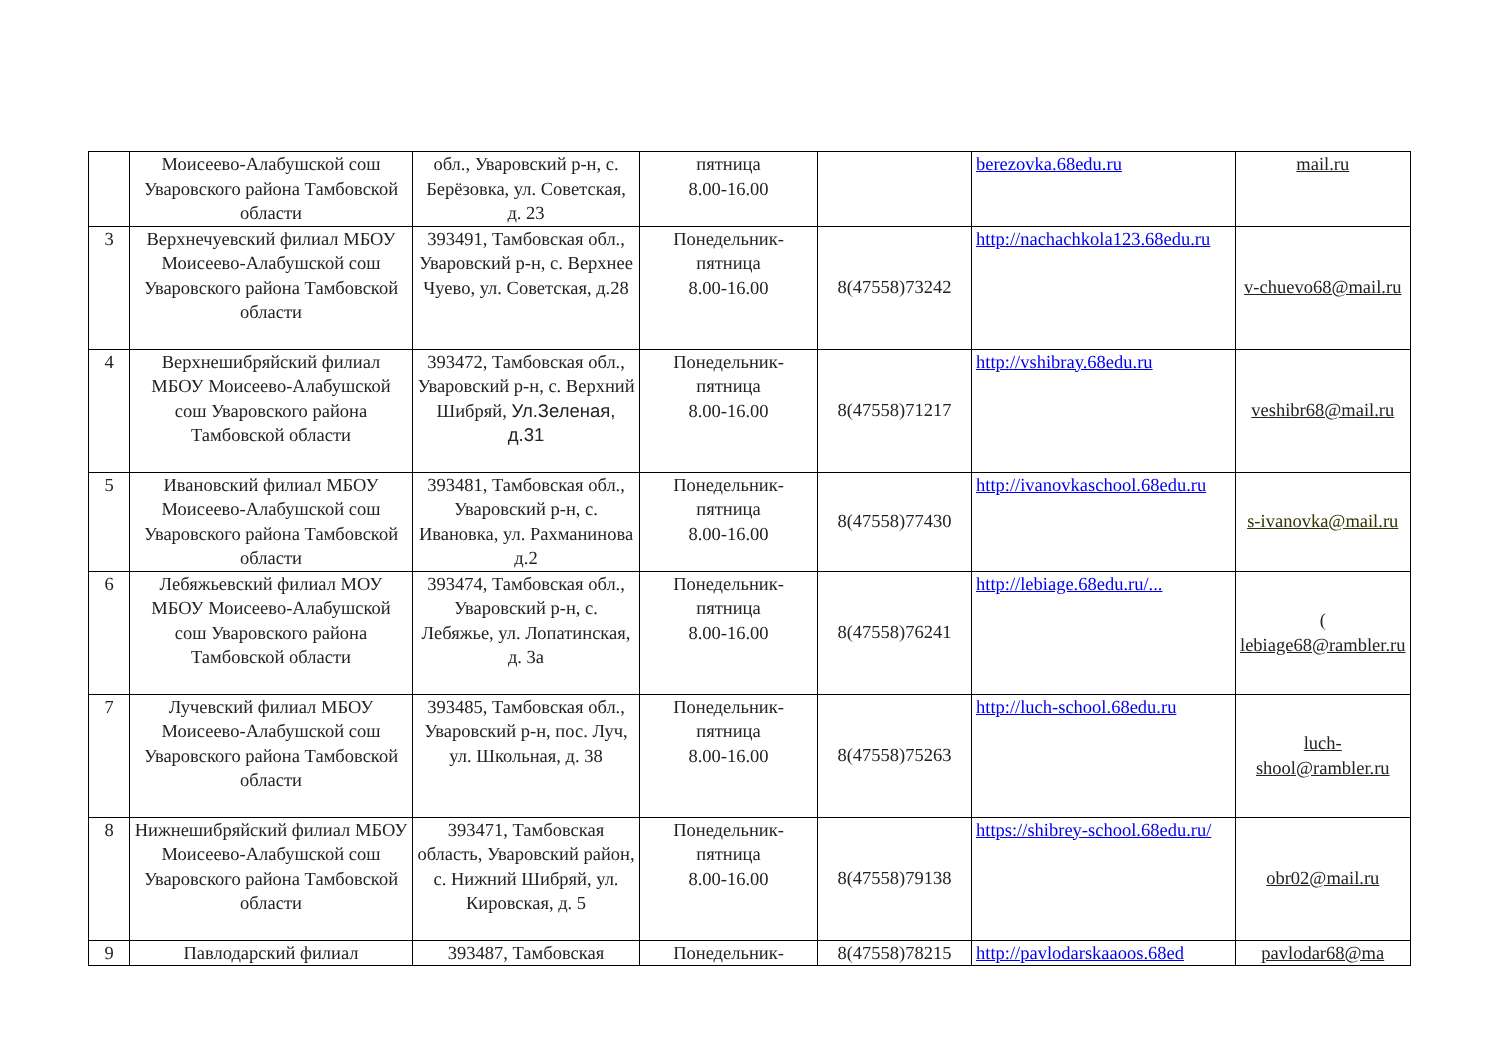| | Моисеево-Алабушской сош Уваровского района Тамбовской области | обл., Уваровский р-н, с. Берёзовка, ул. Советская, д. 23 | пятница 8.00-16.00 | | berezovka.68edu.ru | mail.ru |
| 3 | Верхнечуевский филиал МБОУ Моисеево-Алабушской сош Уваровского района Тамбовской области | 393491, Тамбовская обл., Уваровский р-н, с. Верхнее Чуево, ул. Советская, д.28 | Понедельник-пятница 8.00-16.00 | 8(47558)73242 | http://nachachkola123.68edu.ru | v-chuevo68@mail.ru |
| 4 | Верхнешибряйский филиал МБОУ Моисеево-Алабушской сош Уваровского района Тамбовской области | 393472, Тамбовская обл., Уваровский р-н, с. Верхний Шибряй, Ул.Зеленая, д.31 | Понедельник-пятница 8.00-16.00 | 8(47558)71217 | http://vshibray.68edu.ru | veshibr68@mail.ru |
| 5 | Ивановский филиал МБОУ Моисеево-Алабушской сош Уваровского района Тамбовской области | 393481, Тамбовская обл., Уваровский р-н, с. Ивановка, ул. Рахманинова д.2 | Понедельник-пятница 8.00-16.00 | 8(47558)77430 | http://ivanovkaschool.68edu.ru | s-ivanovka@mail.ru |
| 6 | Лебяжьевский филиал МОУ МБОУ Моисеево-Алабушской сош Уваровского района Тамбовской области | 393474, Тамбовская обл., Уваровский р-н, с. Лебяжье, ул. Лопатинская, д. 3а | Понедельник-пятница 8.00-16.00 | 8(47558)76241 | http://lebiage.68edu.ru/... | ( lebiage68@rambler.ru |
| 7 | Лучевский филиал МБОУ Моисеево-Алабушской сош Уваровского района Тамбовской области | 393485, Тамбовская обл., Уваровский р-н, пос. Луч, ул. Школьная, д. 38 | Понедельник-пятница 8.00-16.00 | 8(47558)75263 | http://luch-school.68edu.ru | luch-shool@rambler.ru |
| 8 | Нижнешибряйский филиал МБОУ Моисеево-Алабушской сош Уваровского района Тамбовской области | 393471, Тамбовская область, Уваровский район, с. Нижний Шибряй, ул. Кировская, д. 5 | Понедельник-пятница 8.00-16.00 | 8(47558)79138 | https://shibrey-school.68edu.ru/ | obr02@mail.ru |
| 9 | Павлодарский филиал | 393487, Тамбовская | Понедельник- | 8(47558)78215 | http://pavlodarskaaoos.68ed | pavlodar68@ma |